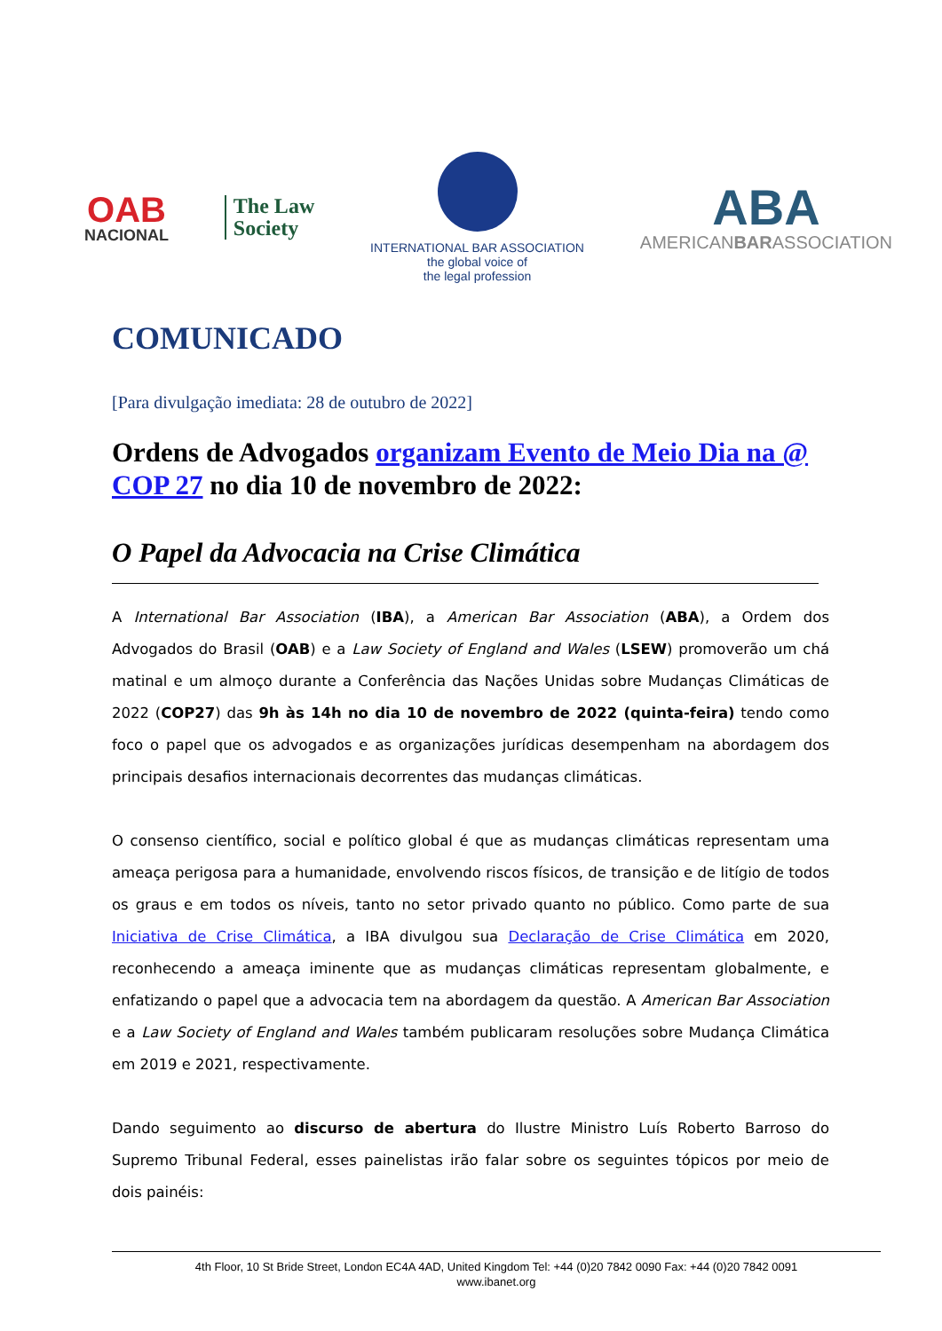OAB
NACIONAL
The Law
Society
INTERNATIONAL BAR ASSOCIATION
the global voice of
the legal profession
ABA
AMERICANBARASSOCIATION
COMUNICADO
[Para divulgação imediata: 28 de outubro de 2022]
Ordens de Advogados organizam Evento de Meio Dia na @ COP 27 no dia 10 de novembro de 2022:
O Papel da Advocacia na Crise Climática
A International Bar Association (IBA), a American Bar Association (ABA), a Ordem dos Advogados do Brasil (OAB) e a Law Society of England and Wales (LSEW) promoverão um chá matinal e um almoço durante a Conferência das Nações Unidas sobre Mudanças Climáticas de 2022 (COP27) das 9h às 14h no dia 10 de novembro de 2022 (quinta-feira) tendo como foco o papel que os advogados e as organizações jurídicas desempenham na abordagem dos principais desafios internacionais decorrentes das mudanças climáticas.
O consenso científico, social e político global é que as mudanças climáticas representam uma ameaça perigosa para a humanidade, envolvendo riscos físicos, de transição e de litígio de todos os graus e em todos os níveis, tanto no setor privado quanto no público. Como parte de sua Iniciativa de Crise Climática, a IBA divulgou sua Declaração de Crise Climática em 2020, reconhecendo a ameaça iminente que as mudanças climáticas representam globalmente, e enfatizando o papel que a advocacia tem na abordagem da questão. A American Bar Association e a Law Society of England and Wales também publicaram resoluções sobre Mudança Climática em 2019 e 2021, respectivamente.
Dando seguimento ao discurso de abertura do Ilustre Ministro Luís Roberto Barroso do Supremo Tribunal Federal, esses painelistas irão falar sobre os seguintes tópicos por meio de dois painéis:
4th Floor, 10 St Bride Street, London EC4A 4AD, United Kingdom Tel: +44 (0)20 7842 0090 Fax: +44 (0)20 7842 0091
www.ibanet.org